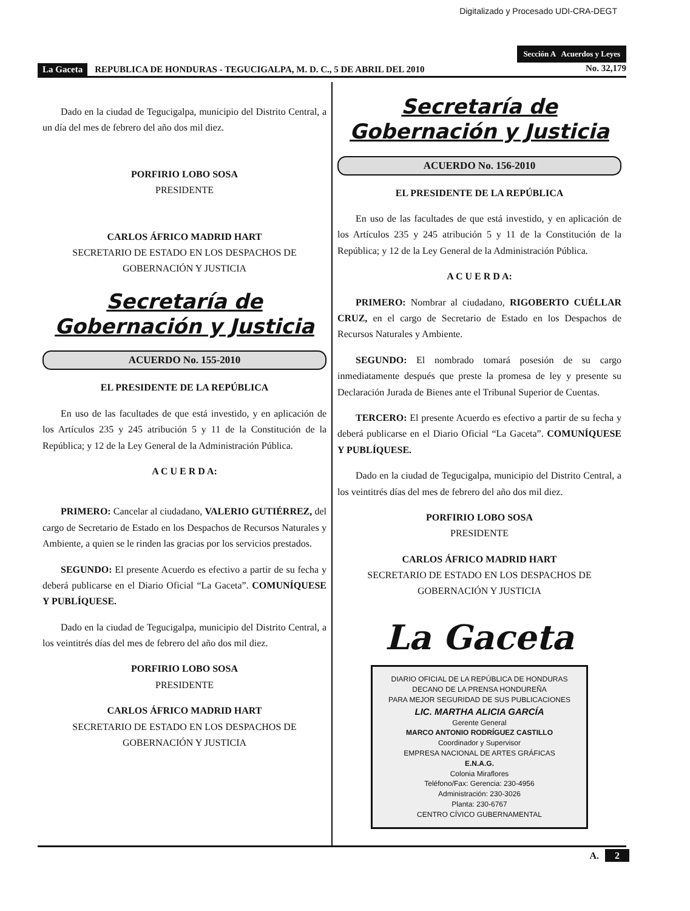Digitalizado y Procesado UDI-CRA-DEGT
Sección A Acuerdos y Leyes
La Gaceta REPUBLICA DE HONDURAS - TEGUCIGALPA, M. D. C., 5 DE ABRIL DEL 2010 No. 32,179
Dado en la ciudad de Tegucigalpa, municipio del Distrito Central, a un día del mes de febrero del año dos mil diez.
PORFIRIO LOBO SOSA
PRESIDENTE
CARLOS ÁFRICO MADRID HART
SECRETARIO DE ESTADO EN LOS DESPACHOS DE GOBERNACIÓN Y JUSTICIA
Secretaría de
Gobernación y Justicia
ACUERDO No. 155-2010
EL PRESIDENTE DE LA REPÚBLICA
En uso de las facultades de que está investido, y en aplicación de los Artículos 235 y 245 atribución 5 y 11 de la Constitución de la República; y 12 de la Ley General de la Administración Pública.
A C U E R D A:
PRIMERO: Cancelar al ciudadano, VALERIO GUTIÉRREZ, del cargo de Secretario de Estado en los Despachos de Recursos Naturales y Ambiente, a quien se le rinden las gracias por los servicios prestados.
SEGUNDO: El presente Acuerdo es efectivo a partir de su fecha y deberá publicarse en el Diario Oficial “La Gaceta”. COMUNÍQUESE Y PUBLÍQUESE.
Dado en la ciudad de Tegucigalpa, municipio del Distrito Central, a los veintitrés días del mes de febrero del año dos mil diez.
PORFIRIO LOBO SOSA
PRESIDENTE
CARLOS ÁFRICO MADRID HART
SECRETARIO DE ESTADO EN LOS DESPACHOS DE GOBERNACIÓN Y JUSTICIA
Secretaría de
Gobernación y Justicia
ACUERDO No. 156-2010
EL PRESIDENTE DE LA REPÚBLICA
En uso de las facultades de que está investido, y en aplicación de los Artículos 235 y 245 atribución 5 y 11 de la Constitución de la República; y 12 de la Ley General de la Administración Pública.
A C U E R D A:
PRIMERO: Nombrar al ciudadano, RIGOBERTO CUÉLLAR CRUZ, en el cargo de Secretario de Estado en los Despachos de Recursos Naturales y Ambiente.
SEGUNDO: El nombrado tomará posesión de su cargo inmediatamente después que preste la promesa de ley y presente su Declaración Jurada de Bienes ante el Tribunal Superior de Cuentas.
TERCERO: El presente Acuerdo es efectivo a partir de su fecha y deberá publicarse en el Diario Oficial “La Gaceta”. COMUNÍQUESE Y PUBLÍQUESE.
Dado en la ciudad de Tegucigalpa, municipio del Distrito Central, a los veintitrés días del mes de febrero del año dos mil diez.
PORFIRIO LOBO SOSA
PRESIDENTE
CARLOS ÁFRICO MADRID HART
SECRETARIO DE ESTADO EN LOS DESPACHOS DE GOBERNACIÓN Y JUSTICIA
La Gaceta
DIARIO OFICIAL DE LA REPÚBLICA DE HONDURAS
DECANO DE LA PRENSA HONDUREÑA
PARA MEJOR SEGURIDAD DE SUS PUBLICACIONES
LIC. MARTHA ALICIA GARCÍA
Gerente General
MARCO ANTONIO RODRÍGUEZ CASTILLO
Coordinador y Supervisor
EMPRESA NACIONAL DE ARTES GRÁFICAS
E.N.A.G.
Colonia Miraflores
Teléfono/Fax: Gerencia: 230-4956
Administración: 230-3026
Planta: 230-6767
CENTRO CÍVICO GUBERNAMENTAL
A. 2